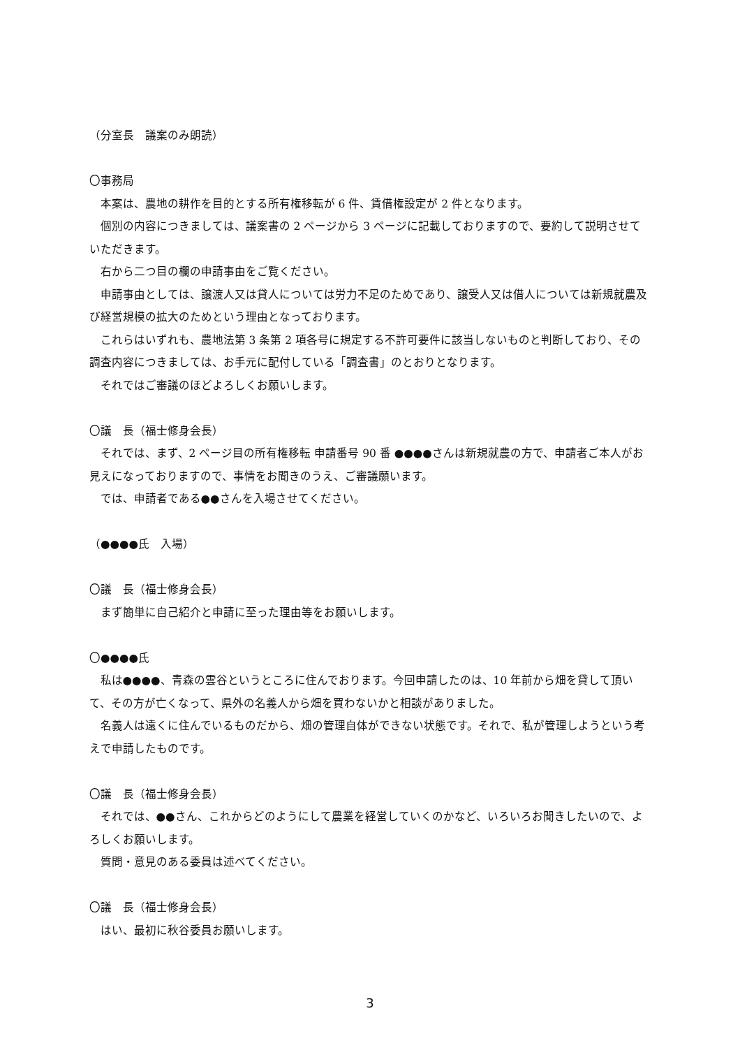（分室長　議案のみ朗読）
〇事務局
本案は、農地の耕作を目的とする所有権移転が 6 件、賃借権設定が 2 件となります。
個別の内容につきましては、議案書の 2 ページから 3 ページに記載しておりますので、要約して説明させていただきます。
右から二つ目の欄の申請事由をご覧ください。
申請事由としては、譲渡人又は貸人については労力不足のためであり、譲受人又は借人については新規就農及び経営規模の拡大のためという理由となっております。
これらはいずれも、農地法第 3 条第 2 項各号に規定する不許可要件に該当しないものと判断しており、その調査内容につきましては、お手元に配付している「調査書」のとおりとなります。
それではご審議のほどよろしくお願いします。
〇議　長（福士修身会長）
それでは、まず、2 ページ目の所有権移転 申請番号 90 番 ●●●●さんは新規就農の方で、申請者ご本人がお見えになっておりますので、事情をお聞きのうえ、ご審議願います。
では、申請者である●●さんを入場させてください。
（●●●●氏　入場）
〇議　長（福士修身会長）
まず簡単に自己紹介と申請に至った理由等をお願いします。
〇●●●●氏
私は●●●●、青森の雲谷というところに住んでおります。今回申請したのは、10 年前から畑を貸して頂いて、その方が亡くなって、県外の名義人から畑を買わないかと相談がありました。
名義人は遠くに住んでいるものだから、畑の管理自体ができない状態です。それで、私が管理しようという考えで申請したものです。
〇議　長（福士修身会長）
それでは、●●さん、これからどのようにして農業を経営していくのかなど、いろいろお聞きしたいので、よろしくお願いします。
質問・意見のある委員は述べてください。
〇議　長（福士修身会長）
はい、最初に秋谷委員お願いします。
3